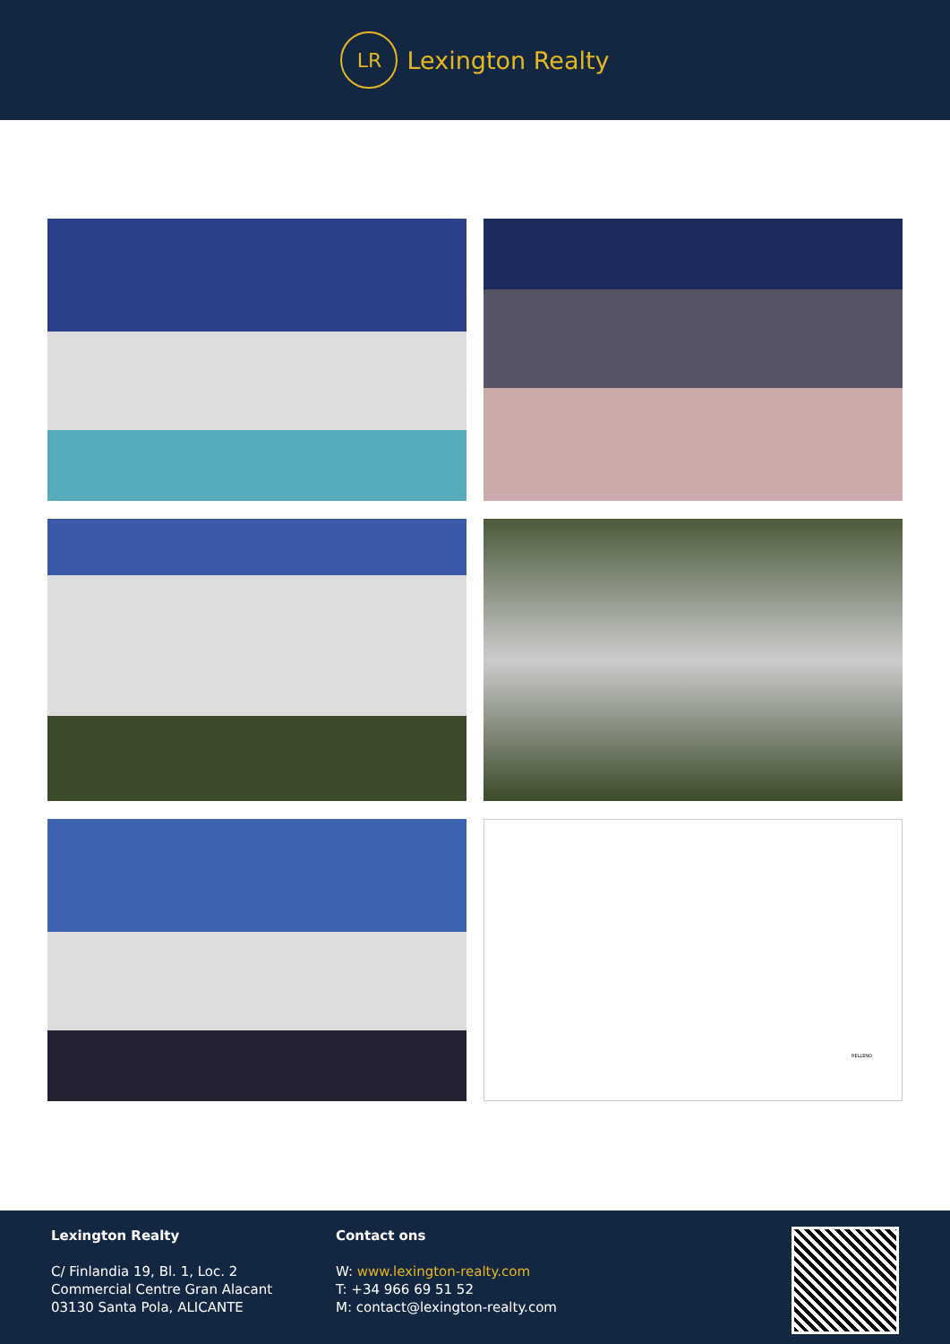LR
Lexington Realty
RELLENO
Lexington Realty
C/ Finlandia 19, Bl. 1, Loc. 2
Commercial Centre Gran Alacant
03130 Santa Pola, ALICANTE
Contact ons
W: www.lexington-realty.com
T: +34 966 69 51 52
M: contact@lexington-realty.com